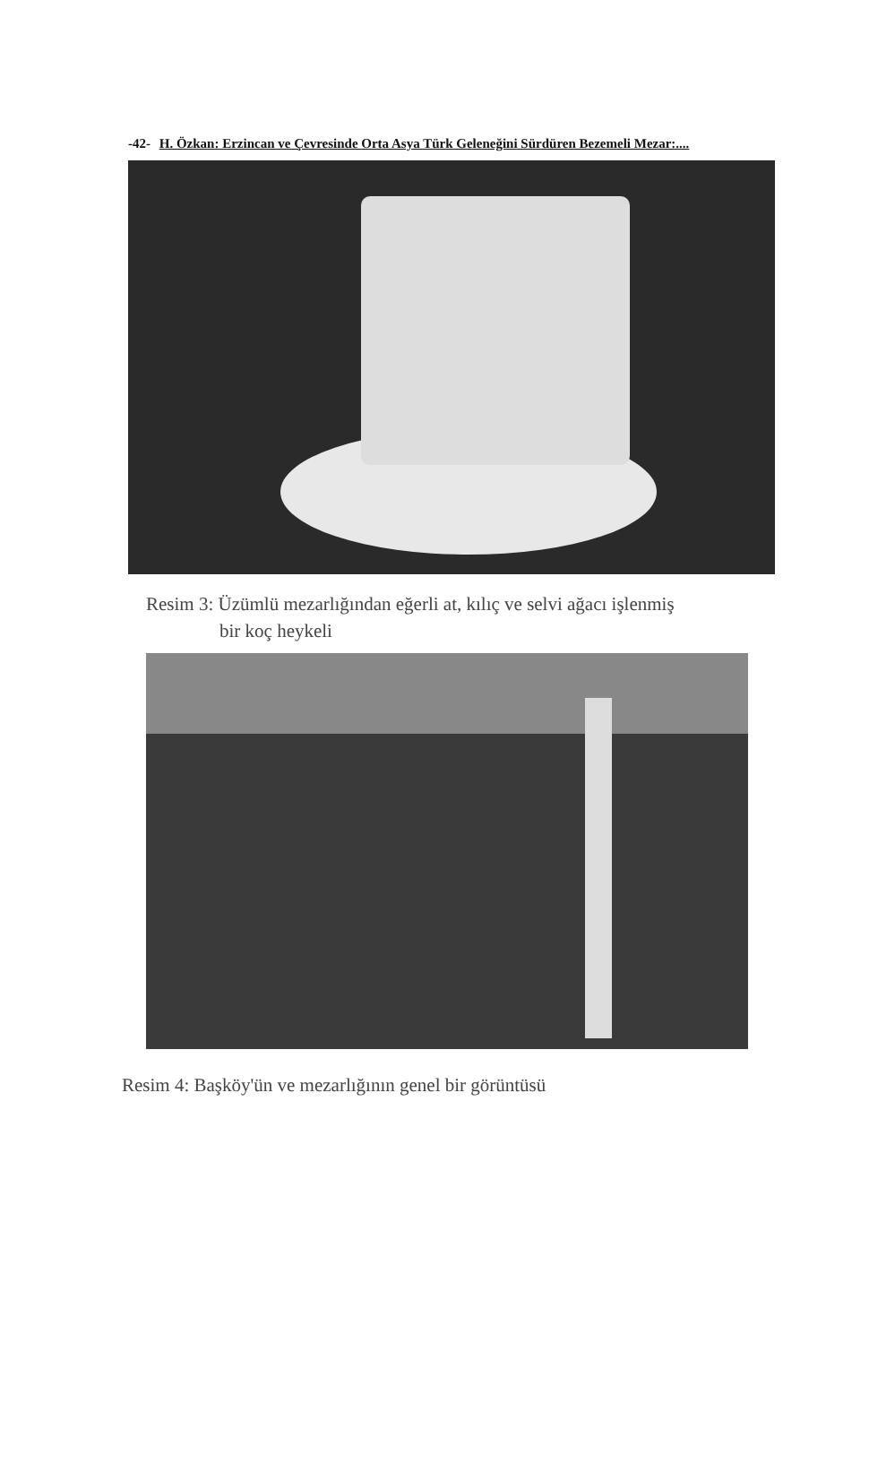-42- H. Özkan: Erzincan ve Çevresinde Orta Asya Türk Geleneğini Sürdüren Bezemeli Mezar:....
Resim 3: Üzümlü mezarlığından eğerli at, kılıç ve selvi ağacı işlenmiş
bir koç heykeli
Resim 4: Başköy'ün ve mezarlığının genel bir görüntüsü